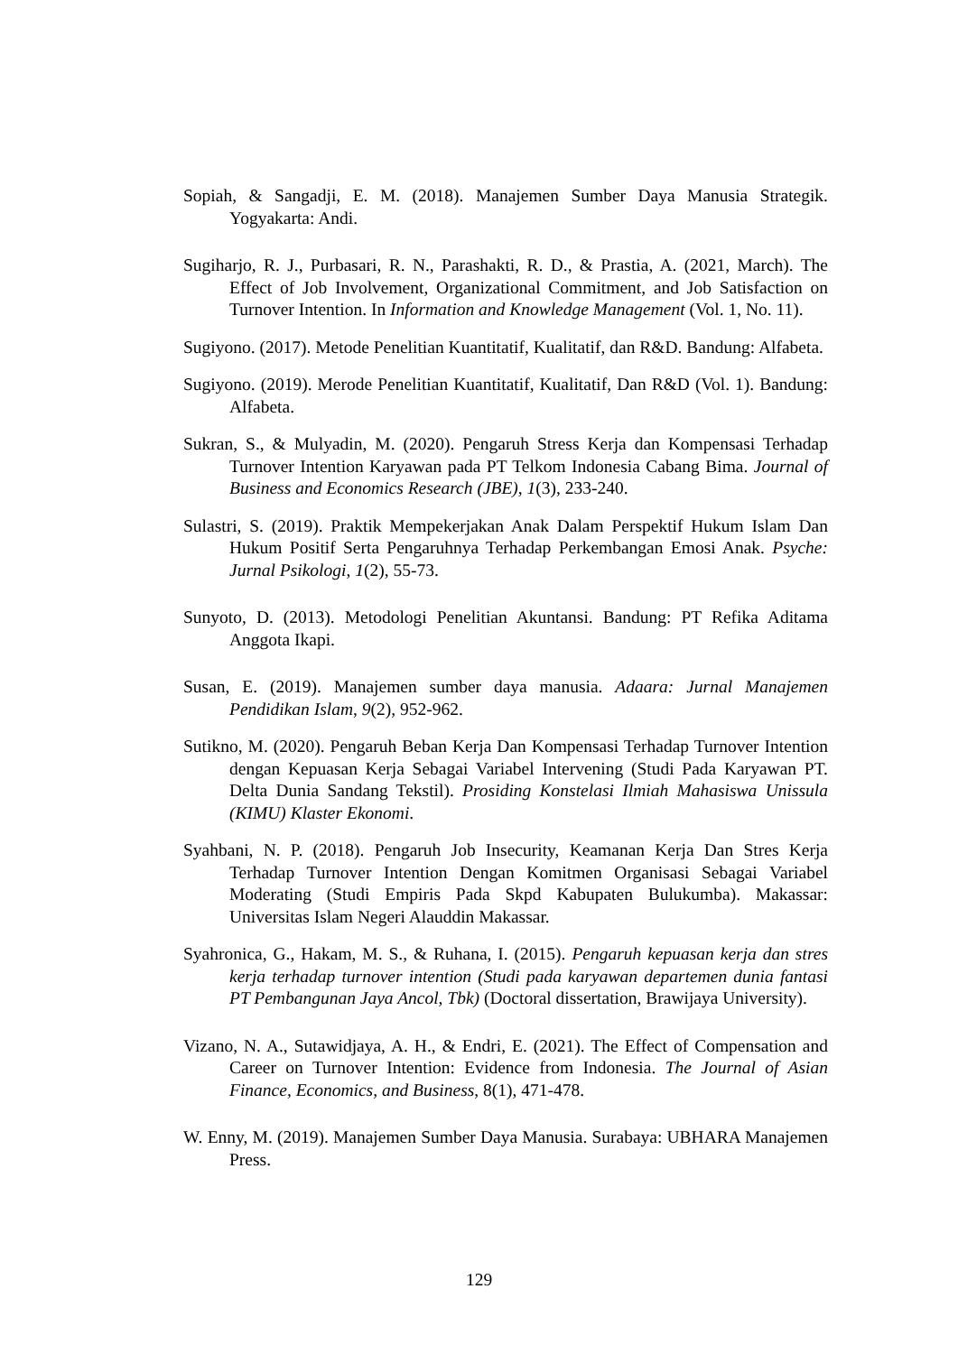Sopiah, & Sangadji, E. M. (2018). Manajemen Sumber Daya Manusia Strategik. Yogyakarta: Andi.
Sugiharjo, R. J., Purbasari, R. N., Parashakti, R. D., & Prastia, A. (2021, March). The Effect of Job Involvement, Organizational Commitment, and Job Satisfaction on Turnover Intention. In Information and Knowledge Management (Vol. 1, No. 11).
Sugiyono. (2017). Metode Penelitian Kuantitatif, Kualitatif, dan R&D. Bandung: Alfabeta.
Sugiyono. (2019). Merode Penelitian Kuantitatif, Kualitatif, Dan R&D (Vol. 1). Bandung: Alfabeta.
Sukran, S., & Mulyadin, M. (2020). Pengaruh Stress Kerja dan Kompensasi Terhadap Turnover Intention Karyawan pada PT Telkom Indonesia Cabang Bima. Journal of Business and Economics Research (JBE), 1(3), 233-240.
Sulastri, S. (2019). Praktik Mempekerjakan Anak Dalam Perspektif Hukum Islam Dan Hukum Positif Serta Pengaruhnya Terhadap Perkembangan Emosi Anak. Psyche: Jurnal Psikologi, 1(2), 55-73.
Sunyoto, D. (2013). Metodologi Penelitian Akuntansi. Bandung: PT Refika Aditama Anggota Ikapi.
Susan, E. (2019). Manajemen sumber daya manusia. Adaara: Jurnal Manajemen Pendidikan Islam, 9(2), 952-962.
Sutikno, M. (2020). Pengaruh Beban Kerja Dan Kompensasi Terhadap Turnover Intention dengan Kepuasan Kerja Sebagai Variabel Intervening (Studi Pada Karyawan PT. Delta Dunia Sandang Tekstil). Prosiding Konstelasi Ilmiah Mahasiswa Unissula (KIMU) Klaster Ekonomi.
Syahbani, N. P. (2018). Pengaruh Job Insecurity, Keamanan Kerja Dan Stres Kerja Terhadap Turnover Intention Dengan Komitmen Organisasi Sebagai Variabel Moderating (Studi Empiris Pada Skpd Kabupaten Bulukumba). Makassar: Universitas Islam Negeri Alauddin Makassar.
Syahronica, G., Hakam, M. S., & Ruhana, I. (2015). Pengaruh kepuasan kerja dan stres kerja terhadap turnover intention (Studi pada karyawan departemen dunia fantasi PT Pembangunan Jaya Ancol, Tbk) (Doctoral dissertation, Brawijaya University).
Vizano, N. A., Sutawidjaya, A. H., & Endri, E. (2021). The Effect of Compensation and Career on Turnover Intention: Evidence from Indonesia. The Journal of Asian Finance, Economics, and Business, 8(1), 471-478.
W. Enny, M. (2019). Manajemen Sumber Daya Manusia. Surabaya: UBHARA Manajemen Press.
129